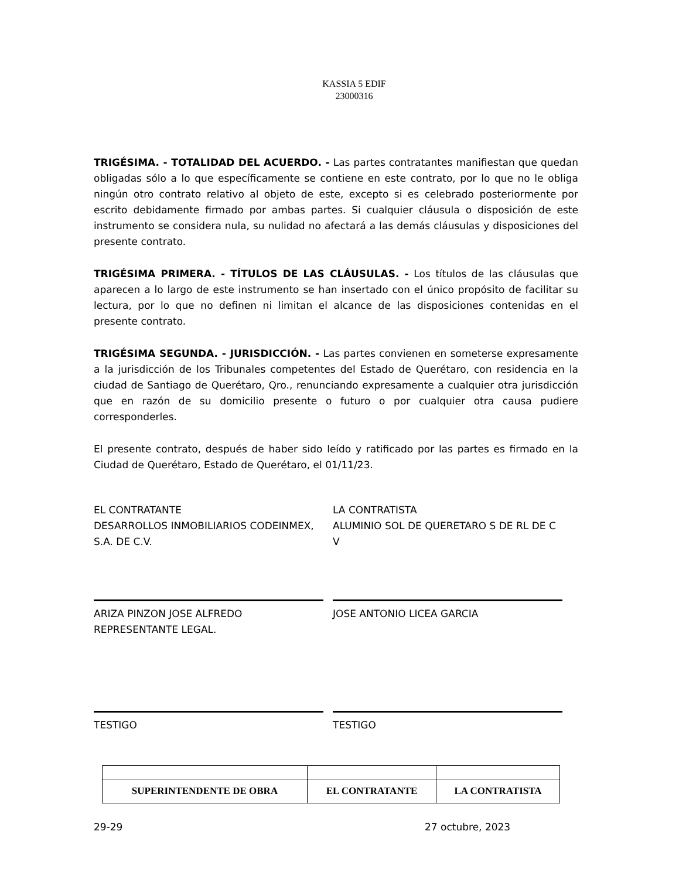KASSIA 5 EDIF
23000316
TRIGÉSIMA. - TOTALIDAD DEL ACUERDO. - Las partes contratantes manifiestan que quedan obligadas sólo a lo que específicamente se contiene en este contrato, por lo que no le obliga ningún otro contrato relativo al objeto de este, excepto si es celebrado posteriormente por escrito debidamente firmado por ambas partes. Si cualquier cláusula o disposición de este instrumento se considera nula, su nulidad no afectará a las demás cláusulas y disposiciones del presente contrato.
TRIGÉSIMA PRIMERA. - TÍTULOS DE LAS CLÁUSULAS. - Los títulos de las cláusulas que aparecen a lo largo de este instrumento se han insertado con el único propósito de facilitar su lectura, por lo que no definen ni limitan el alcance de las disposiciones contenidas en el presente contrato.
TRIGÉSIMA SEGUNDA. - JURISDICCIÓN. - Las partes convienen en someterse expresamente a la jurisdicción de los Tribunales competentes del Estado de Querétaro, con residencia en la ciudad de Santiago de Querétaro, Qro., renunciando expresamente a cualquier otra jurisdicción que en razón de su domicilio presente o futuro o por cualquier otra causa pudiere corresponderles.
El presente contrato, después de haber sido leído y ratificado por las partes es firmado en la Ciudad de Querétaro, Estado de Querétaro, el 01/11/23.
EL CONTRATANTE
DESARROLLOS INMOBILIARIOS CODEINMEX, S.A. DE C.V.
LA CONTRATISTA
ALUMINIO SOL DE QUERETARO S DE RL DE C V
ARIZA PINZON JOSE ALFREDO
REPRESENTANTE LEGAL.
JOSE ANTONIO LICEA GARCIA
TESTIGO TESTIGO
| SUPERINTENDENTE DE OBRA | EL CONTRATANTE | LA CONTRATISTA |
29-29 27 octubre, 2023